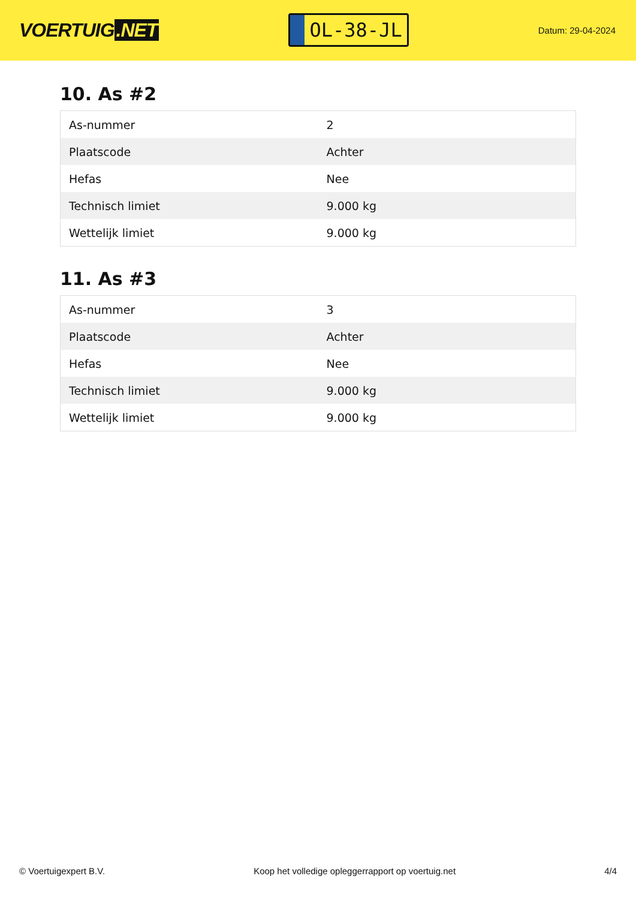VOERTUIG.NET
OL-38-JL
Datum: 29-04-2024
10. As #2
| As-nummer | 2 |
| Plaatscode | Achter |
| Hefas | Nee |
| Technisch limiet | 9.000 kg |
| Wettelijk limiet | 9.000 kg |
11. As #3
| As-nummer | 3 |
| Plaatscode | Achter |
| Hefas | Nee |
| Technisch limiet | 9.000 kg |
| Wettelijk limiet | 9.000 kg |
© Voertuigexpert B.V. Koop het volledige opleggerrapport op voertuig.net 4/4